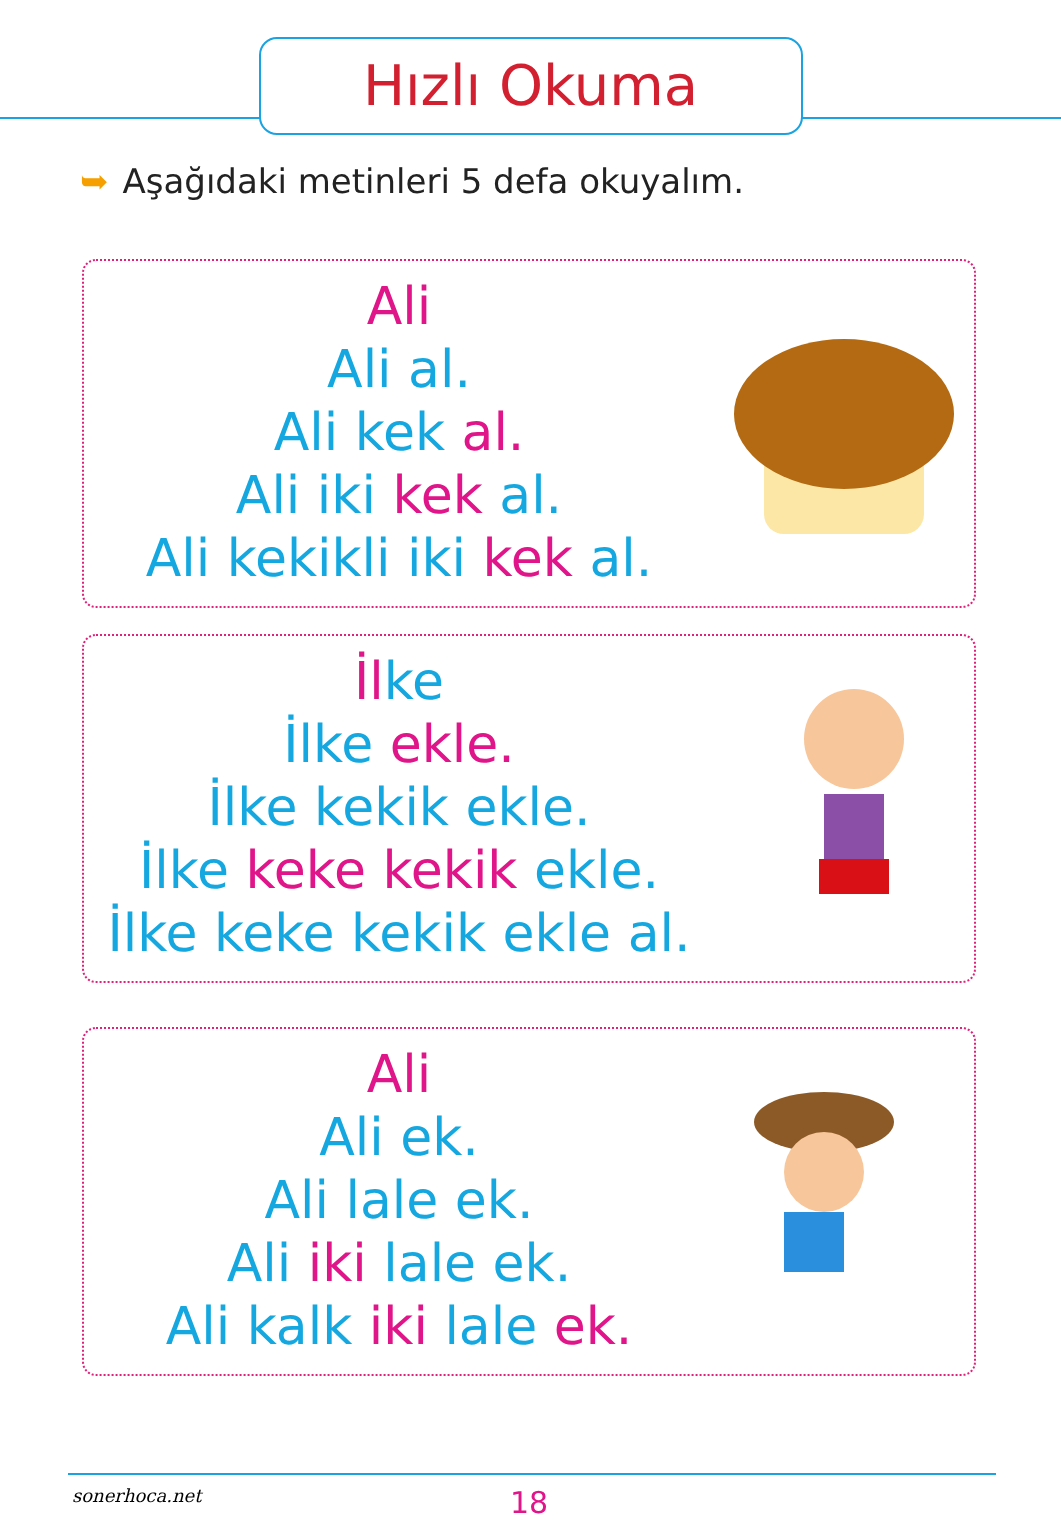Hızlı Okuma
➥ Aşağıdaki metinleri 5 defa okuyalım.
Ali
Ali al.
Ali kek al.
Ali iki kek al.
Ali kekikli iki kek al.
İl ke
İlke ekle.
İlke kekik ekle.
İlke keke kekik ekle.
İlke keke kekik ekle al.
Ali
Ali ek.
Ali lale ek.
Ali iki lale ek.
Ali kalk iki lale ek.
sonerhoca.net 18